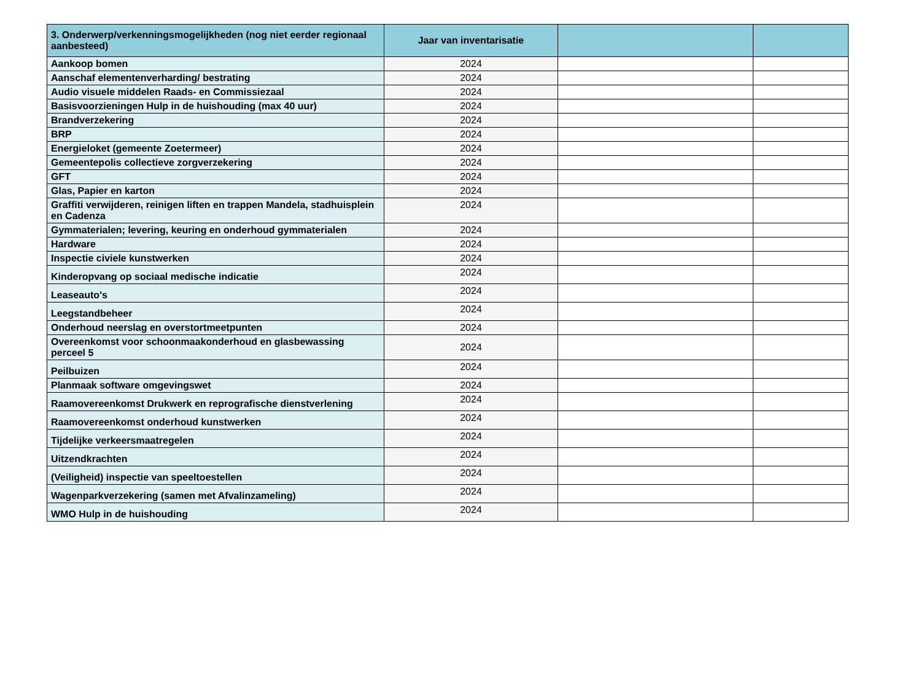| 3. Onderwerp/verkenningsmogelijkheden (nog niet eerder regionaal aanbesteed) | Jaar van inventarisatie | | |
| --- | --- | --- | --- |
| Aankoop bomen | 2024 | | |
| Aanschaf elementenverharding/ bestrating | 2024 | | |
| Audio visuele middelen Raads- en Commissiezaal | 2024 | | |
| Basisvoorzieningen Hulp in de huishouding (max 40 uur) | 2024 | | |
| Brandverzekering | 2024 | | |
| BRP | 2024 | | |
| Energieloket (gemeente Zoetermeer) | 2024 | | |
| Gemeentepolis collectieve zorgverzekering | 2024 | | |
| GFT | 2024 | | |
| Glas, Papier en karton | 2024 | | |
| Graffiti verwijderen, reinigen liften en trappen Mandela, stadhuisplein en Cadenza | 2024 | | |
| Gymmaterialen; levering, keuring en onderhoud gymmaterialen | 2024 | | |
| Hardware | 2024 | | |
| Inspectie civiele kunstwerken | 2024 | | |
| Kinderopvang op sociaal medische indicatie | 2024 | | |
| Leaseauto's | 2024 | | |
| Leegstandbeheer | 2024 | | |
| Onderhoud neerslag en overstortmeetpunten | 2024 | | |
| Overeenkomst voor schoonmaakonderhoud en glasbewassing perceel 5 | 2024 | | |
| Peilbuizen | 2024 | | |
| Planmaak software omgevingswet | 2024 | | |
| Raamovereenkomst Drukwerk en reprografische dienstverlening | 2024 | | |
| Raamovereenkomst onderhoud kunstwerken | 2024 | | |
| Tijdelijke verkeersmaatregelen | 2024 | | |
| Uitzendkrachten | 2024 | | |
| (Veiligheid) inspectie van speeltoestellen | 2024 | | |
| Wagenparkverzekering (samen met Afvalinzameling) | 2024 | | |
| WMO Hulp in de huishouding | 2024 | | |